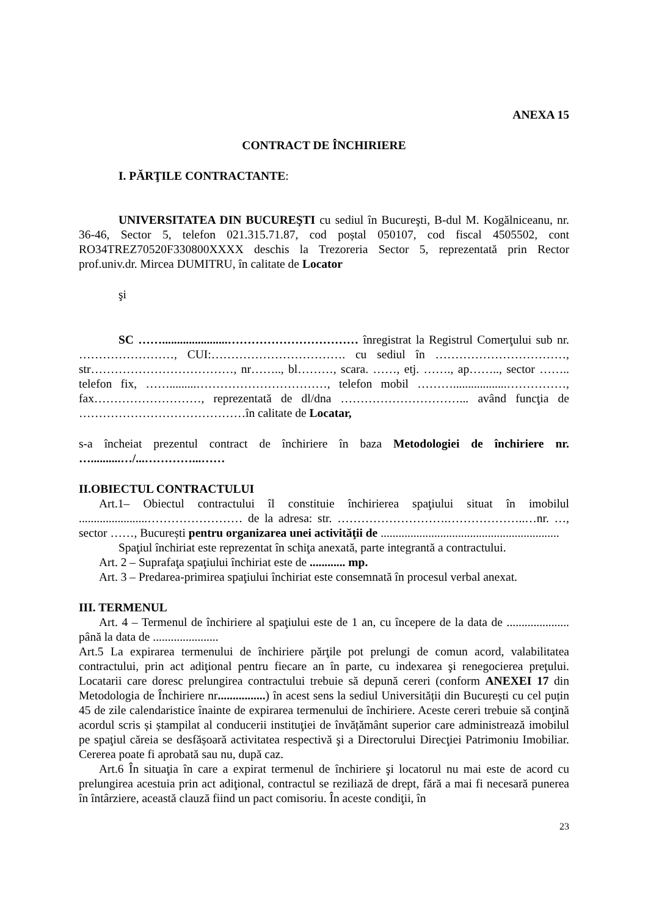ANEXA 15
CONTRACT DE ÎNCHIRIERE
I. PĂRŢILE CONTRACTANTE:
UNIVERSITATEA DIN BUCUREŞTI cu sediul în Bucureşti, B-dul M. Kogălniceanu, nr. 36-46, Sector 5, telefon 021.315.71.87, cod poștal 050107, cod fiscal 4505502, cont RO34TREZ70520F330800XXXX deschis la Trezoreria Sector 5, reprezentată prin Rector prof.univ.dr. Mircea DUMITRU, în calitate de Locator
şi
SC ……......................…………………………… înregistrat la Registrul Comerţului sub nr. ……………………, CUI:……………………………. cu sediul în ……………………………, str………………………………, nr…….., bl………, scara. ……, etj. ……., ap…….., sector …….. telefon fix, …….........……………………………, telefon mobil ………..................……………, fax………………………, reprezentată de dl/dna …………………………... având funcţia de ……………………………………în calitate de Locatar,
s-a încheiat prezentul contract de închiriere în baza Metodologiei de închiriere nr. …..........…/...…………...……
II.OBIECTUL CONTRACTULUI
Art.1– Obiectul contractului îl constituie închirierea spaţiului situat în imobilul .......................…………………… de la adresa: str. ……………………….………………..…nr. …, sector ……, București pentru organizarea unei activităţii de ............................................................
Spaţiul închiriat este reprezentat în schiţa anexată, parte integrantă a contractului.
Art. 2 – Suprafaţa spaţiului închiriat este de ............ mp.
Art. 3 – Predarea-primirea spaţiului închiriat este consemnată în procesul verbal anexat.
III. TERMENUL
Art. 4 – Termenul de închiriere al spaţiului este de 1 an, cu începere de la data de ..................... până la data de ......................
Art.5 La expirarea termenului de închiriere părţile pot prelungi de comun acord, valabilitatea contractului, prin act adiţional pentru fiecare an în parte, cu indexarea şi renegocierea preţului. Locatarii care doresc prelungirea contractului trebuie să depună cereri (conform ANEXEI 17 din Metodologia de Închiriere nr................) în acest sens la sediul Universității din București cu cel puțin 45 de zile calendaristice înainte de expirarea termenului de închiriere. Aceste cereri trebuie să conţină acordul scris și ștampilat al conducerii instituţiei de învățământ superior care administrează imobilul pe spaţiul căreia se desfășoară activitatea respectivă şi a Directorului Direcţiei Patrimoniu Imobiliar. Cererea poate fi aprobată sau nu, după caz.
Art.6 În situaţia în care a expirat termenul de închiriere şi locatorul nu mai este de acord cu prelungirea acestuia prin act adiţional, contractul se reziliază de drept, fără a mai fi necesară punerea în întârziere, această clauză fiind un pact comisoriu. În aceste condiţii, în
23